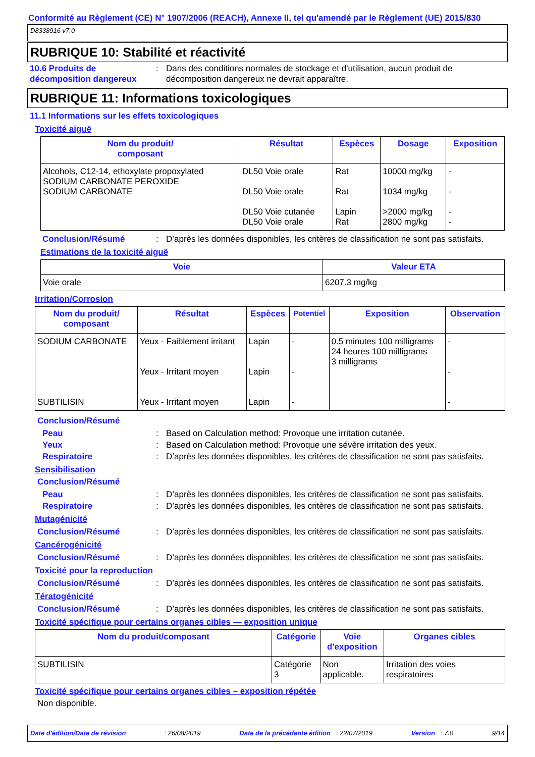Conformité au Règlement (CE) N° 1907/2006 (REACH), Annexe II, tel qu'amendé par le Règlement (UE) 2015/830
D8338916 v7.0
RUBRIQUE 10: Stabilité et réactivité
10.6 Produits de décomposition dangereux
: Dans des conditions normales de stockage et d'utilisation, aucun produit de décomposition dangereux ne devrait apparaître.
RUBRIQUE 11: Informations toxicologiques
11.1 Informations sur les effets toxicologiques
Toxicité aiguë
| Nom du produit/ composant | Résultat | Espèces | Dosage | Exposition |
| --- | --- | --- | --- | --- |
| Alcohols, C12-14, ethoxylate propoxylated SODIUM CARBONATE PEROXIDE SODIUM CARBONATE | DL50 Voie orale DL50 Voie orale DL50 Voie cutanée DL50 Voie orale | Rat Rat Lapin Rat | 10000 mg/kg 1034 mg/kg >2000 mg/kg 2800 mg/kg | - - - - |
Conclusion/Résumé : D’après les données disponibles, les critères de classification ne sont pas satisfaits.
Estimations de la toxicité aiguë
| Voie | Valeur ETA |
| --- | --- |
| Voie orale | 6207.3 mg/kg |
Irritation/Corrosion
| Nom du produit/ composant | Résultat | Espèces | Potentiel | Exposition | Observation |
| --- | --- | --- | --- | --- | --- |
| SODIUM CARBONATE SUBTILISIN | Yeux - Faiblement irritant Yeux - Irritant moyen Yeux - Irritant moyen | Lapin Lapin Lapin | - - - | 0.5 minutes 100 milligrams 24 heures 100 milligrams 3 milligrams | - - - |
Conclusion/Résumé
Peau : Based on Calculation method: Provoque une irritation cutanée.
Yeux : Based on Calculation method: Provoque une sévère irritation des yeux.
Respiratoire : D’après les données disponibles, les critères de classification ne sont pas satisfaits.
Sensibilisation
Conclusion/Résumé
Peau : D’après les données disponibles, les critères de classification ne sont pas satisfaits.
Respiratoire : D’après les données disponibles, les critères de classification ne sont pas satisfaits.
Mutagénicité
Conclusion/Résumé : D’après les données disponibles, les critères de classification ne sont pas satisfaits.
Cancérogénicité
Conclusion/Résumé : D’après les données disponibles, les critères de classification ne sont pas satisfaits.
Toxicité pour la reproduction
Conclusion/Résumé : D’après les données disponibles, les critères de classification ne sont pas satisfaits.
Tératogénicité
Conclusion/Résumé : D’après les données disponibles, les critères de classification ne sont pas satisfaits.
Toxicité spécifique pour certains organes cibles — exposition unique
| Nom du produit/composant | Catégorie | Voie d'exposition | Organes cibles |
| --- | --- | --- | --- |
| SUBTILISIN | Catégorie 3 | Non applicable. | Irritation des voies respiratoires |
Toxicité spécifique pour certains organes cibles – exposition répétée
Non disponible.
Date d'édition/Date de révision : 26/08/2019 Date de la précédente édition : 22/07/2019 Version : 7.0 9/14